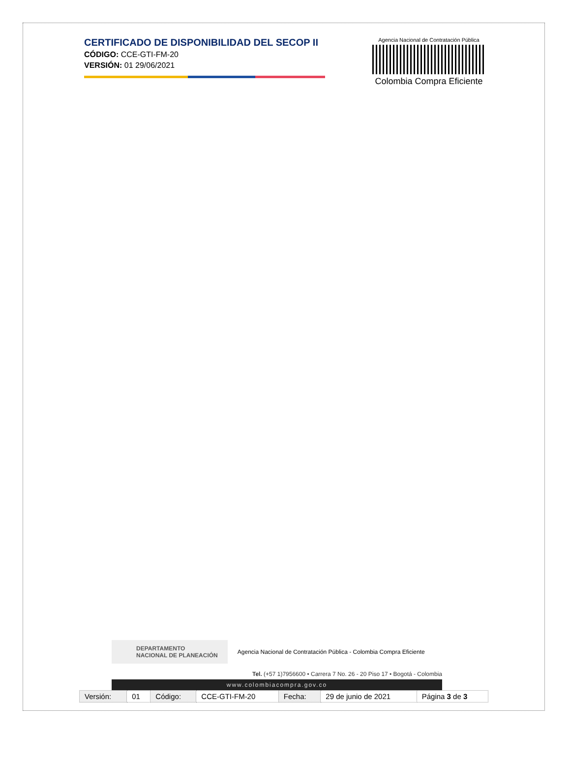CERTIFICADO DE DISPONIBILIDAD DEL SECOP II
CÓDIGO: CCE-GTI-FM-20
VERSIÓN: 01 29/06/2021
Agencia Nacional de Contratación Pública
Colombia Compra Eficiente
DEPARTAMENTO
NACIONAL DE PLANEACIÓN
Agencia Nacional de Contratación Pública - Colombia Compra Eficiente
Tel. (+57 1)7956600 • Carrera 7 No. 26 - 20 Piso 17 • Bogotá - Colombia
www.colombiacompra.gov.co
| Versión: | 01 | Código: | CCE-GTI-FM-20 | Fecha: | 29 de junio de 2021 | Página 3 de 3 |